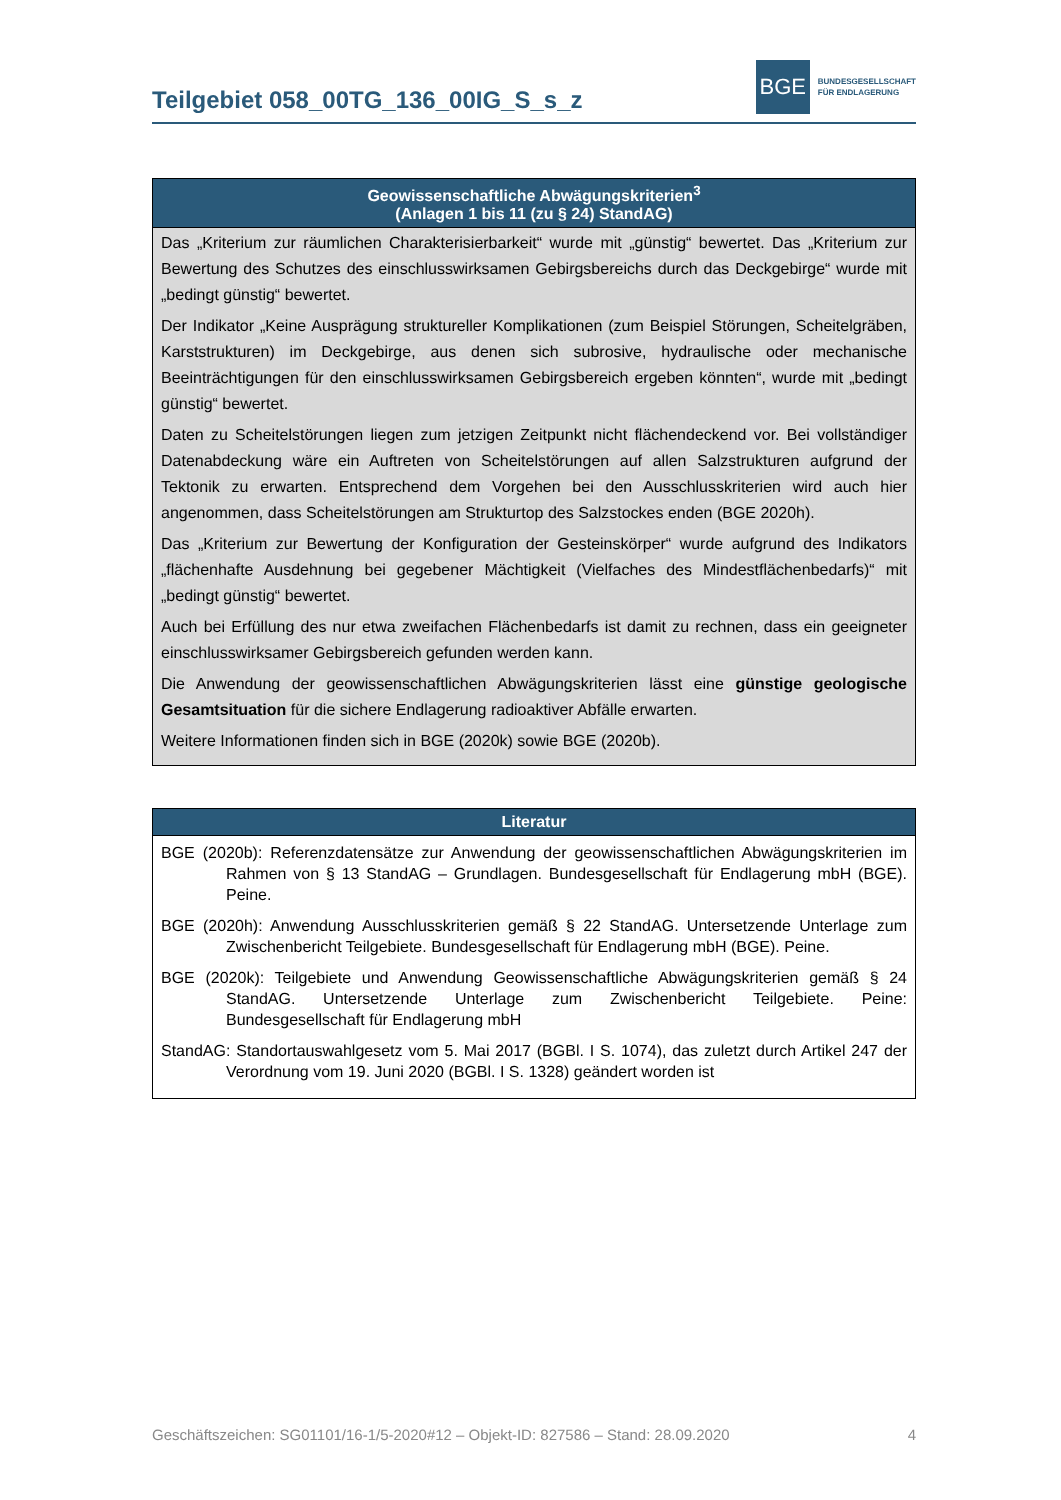Teilgebiet 058_00TG_136_00IG_S_s_z
BGE
BUNDESGESELLSCHAFT
FÜR ENDLAGERUNG
| Geowissenschaftliche Abwägungskriterien<sup>3</sup> (Anlagen 1 bis 11 (zu § 24) StandAG) |
| --- |
| Das „Kriterium zur räumlichen Charakterisierbarkeit“ wurde mit „günstig“ bewertet. Das „Kriterium zur Bewertung des Schutzes des einschlusswirksamen Gebirgsbereichs durch das Deckgebirge“ wurde mit „bedingt günstig“ bewertet. Der Indikator „Keine Ausprägung struktureller Komplikationen (zum Beispiel Störungen, Scheitelgräben, Karststrukturen) im Deckgebirge, aus denen sich subrosive, hydraulische oder mechanische Beeinträchtigungen für den einschlusswirksamen Gebirgsbereich ergeben könnten“, wurde mit „bedingt günstig“ bewertet. Daten zu Scheitelstörungen liegen zum jetzigen Zeitpunkt nicht flächendeckend vor. Bei vollständiger Datenabdeckung wäre ein Auftreten von Scheitelstörungen auf allen Salzstrukturen aufgrund der Tektonik zu erwarten. Entsprechend dem Vorgehen bei den Ausschlusskriterien wird auch hier angenommen, dass Scheitelstörungen am Strukturtop des Salzstockes enden (BGE 2020h). Das „Kriterium zur Bewertung der Konfiguration der Gesteinskörper“ wurde aufgrund des Indikators „flächenhafte Ausdehnung bei gegebener Mächtigkeit (Vielfaches des Mindestflächenbedarfs)“ mit „bedingt günstig“ bewertet. Auch bei Erfüllung des nur etwa zweifachen Flächenbedarfs ist damit zu rechnen, dass ein geeigneter einschlusswirksamer Gebirgsbereich gefunden werden kann. Die Anwendung der geowissenschaftlichen Abwägungskriterien lässt eine günstige geologische Gesamtsituation für die sichere Endlagerung radioaktiver Abfälle erwarten. Weitere Informationen finden sich in BGE (2020k) sowie BGE (2020b). |
| Literatur |
| --- |
| BGE (2020b): Referenzdatensätze zur Anwendung der geowissenschaftlichen Abwägungskriterien im Rahmen von § 13 StandAG – Grundlagen. Bundesgesellschaft für Endlagerung mbH (BGE). Peine. BGE (2020h): Anwendung Ausschlusskriterien gemäß § 22 StandAG. Untersetzende Unterlage zum Zwischenbericht Teilgebiete. Bundesgesellschaft für Endlagerung mbH (BGE). Peine. BGE (2020k): Teilgebiete und Anwendung Geowissenschaftliche Abwägungskriterien gemäß § 24 StandAG. Untersetzende Unterlage zum Zwischenbericht Teilgebiete. Peine: Bundesgesellschaft für Endlagerung mbH StandAG: Standortauswahlgesetz vom 5. Mai 2017 (BGBl. I S. 1074), das zuletzt durch Artikel 247 der Verordnung vom 19. Juni 2020 (BGBl. I S. 1328) geändert worden ist |
Geschäftszeichen: SG01101/16-1/5-2020#12 – Objekt-ID: 827586 – Stand: 28.09.2020 4